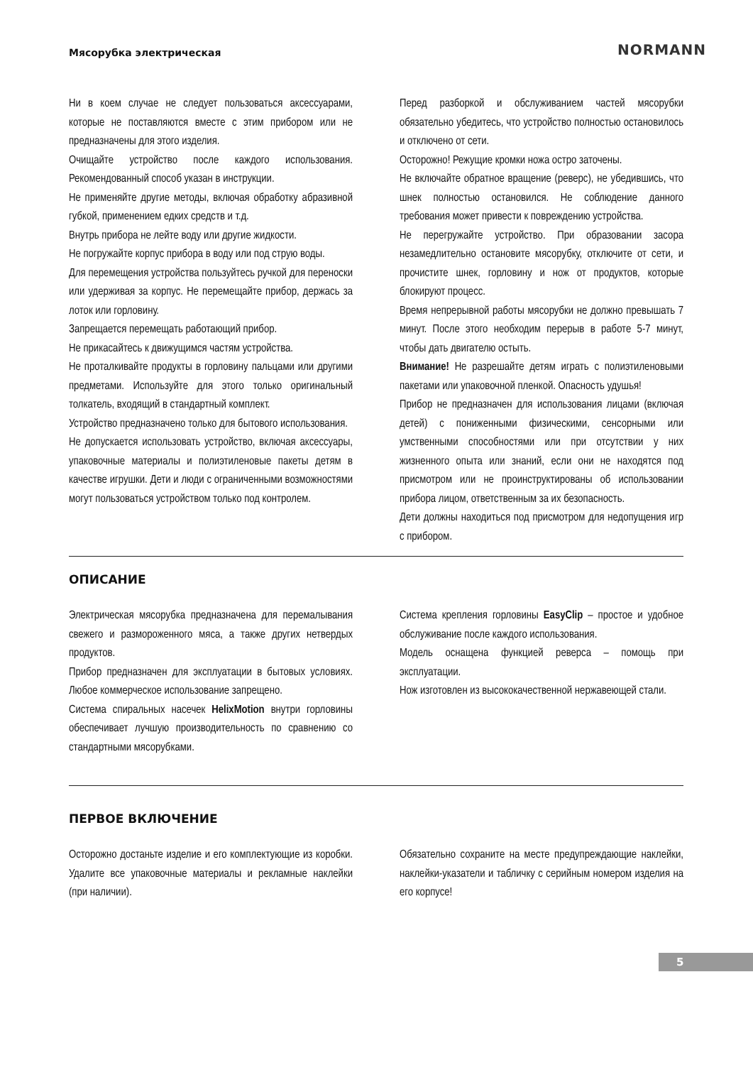Мясорубка электрическая NORMANN
Ни в коем случае не следует пользоваться аксессуарами, которые не поставляются вместе с этим прибором или не предназначены для этого изделия.
Очищайте устройство после каждого использования. Рекомендованный способ указан в инструкции.
Не применяйте другие методы, включая обработку абразивной губкой, применением едких средств и т.д.
Внутрь прибора не лейте воду или другие жидкости.
Не погружайте корпус прибора в воду или под струю воды.
Для перемещения устройства пользуйтесь ручкой для переноски или удерживая за корпус. Не перемещайте прибор, держась за лоток или горловину.
Запрещается перемещать работающий прибор.
Не прикасайтесь к движущимся частям устройства.
Не проталкивайте продукты в горловину пальцами или другими предметами. Используйте для этого только оригинальный толкатель, входящий в стандартный комплект.
Устройство предназначено только для бытового использования.
Не допускается использовать устройство, включая аксессуары, упаковочные материалы и полиэтиленовые пакеты детям в качестве игрушки. Дети и люди с ограниченными возможностями могут пользоваться устройством только под контролем.
Перед разборкой и обслуживанием частей мясорубки обязательно убедитесь, что устройство полностью остановилось и отключено от сети.
Осторожно! Режущие кромки ножа остро заточены.
Не включайте обратное вращение (реверс), не убедившись, что шнек полностью остановился. Не соблюдение данного требования может привести к повреждению устройства.
Не перегружайте устройство. При образовании засора незамедлительно остановите мясорубку, отключите от сети, и прочистите шнек, горловину и нож от продуктов, которые блокируют процесс.
Время непрерывной работы мясорубки не должно превышать 7 минут. После этого необходим перерыв в работе 5-7 минут, чтобы дать двигателю остыть.
Внимание! Не разрешайте детям играть с полиэтиленовыми пакетами или упаковочной пленкой. Опасность удушья!
Прибор не предназначен для использования лицами (включая детей) с пониженными физическими, сенсорными или умственными способностями или при отсутствии у них жизненного опыта или знаний, если они не находятся под присмотром или не проинструктированы об использовании прибора лицом, ответственным за их безопасность.
Дети должны находиться под присмотром для недопущения игр с прибором.
ОПИСАНИЕ
Электрическая мясорубка предназначена для перемалывания свежего и размороженного мяса, а также других нетвердых продуктов.
Прибор предназначен для эксплуатации в бытовых условиях. Любое коммерческое использование запрещено.
Система спиральных насечек HelixMotion внутри горловины обеспечивает лучшую производительность по сравнению со стандартными мясорубками.
Система крепления горловины EasyClip – простое и удобное обслуживание после каждого использования.
Модель оснащена функцией реверса – помощь при эксплуатации.
Нож изготовлен из высококачественной нержавеющей стали.
ПЕРВОЕ ВКЛЮЧЕНИЕ
Осторожно достаньте изделие и его комплектующие из коробки. Удалите все упаковочные материалы и рекламные наклейки (при наличии).
Обязательно сохраните на месте предупреждающие наклейки, наклейки-указатели и табличку с серийным номером изделия на его корпусе!
5